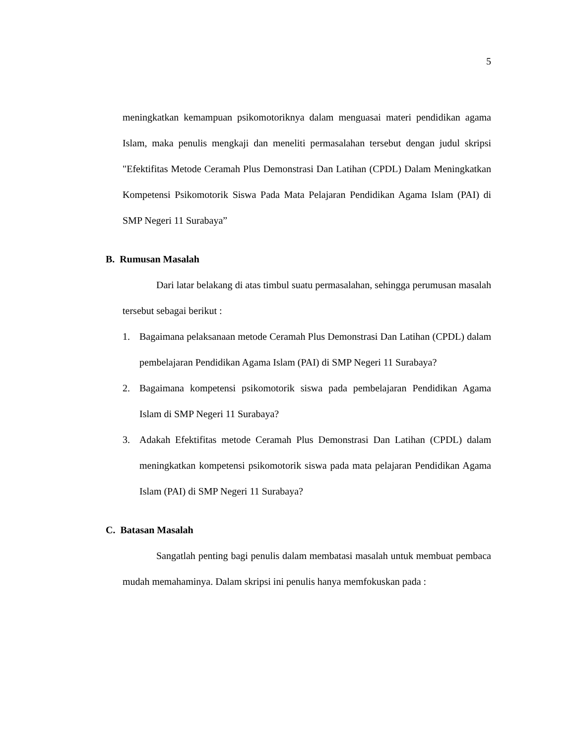5
meningkatkan kemampuan psikomotoriknya dalam menguasai materi pendidikan agama Islam, maka penulis mengkaji dan meneliti permasalahan tersebut dengan judul skripsi "Efektifitas Metode Ceramah Plus Demonstrasi Dan Latihan (CPDL) Dalam Meningkatkan Kompetensi Psikomotorik Siswa Pada Mata Pelajaran Pendidikan Agama Islam (PAI) di SMP Negeri 11 Surabaya”
B. Rumusan Masalah
Dari latar belakang di atas timbul suatu permasalahan, sehingga perumusan masalah tersebut sebagai berikut :
1. Bagaimana pelaksanaan metode Ceramah Plus Demonstrasi Dan Latihan (CPDL) dalam pembelajaran Pendidikan Agama Islam (PAI) di SMP Negeri 11 Surabaya?
2. Bagaimana kompetensi psikomotorik siswa pada pembelajaran Pendidikan Agama Islam di SMP Negeri 11 Surabaya?
3. Adakah Efektifitas metode Ceramah Plus Demonstrasi Dan Latihan (CPDL) dalam meningkatkan kompetensi psikomotorik siswa pada mata pelajaran Pendidikan Agama Islam (PAI) di SMP Negeri 11 Surabaya?
C. Batasan Masalah
Sangatlah penting bagi penulis dalam membatasi masalah untuk membuat pembaca mudah memahaminya. Dalam skripsi ini penulis hanya memfokuskan pada :